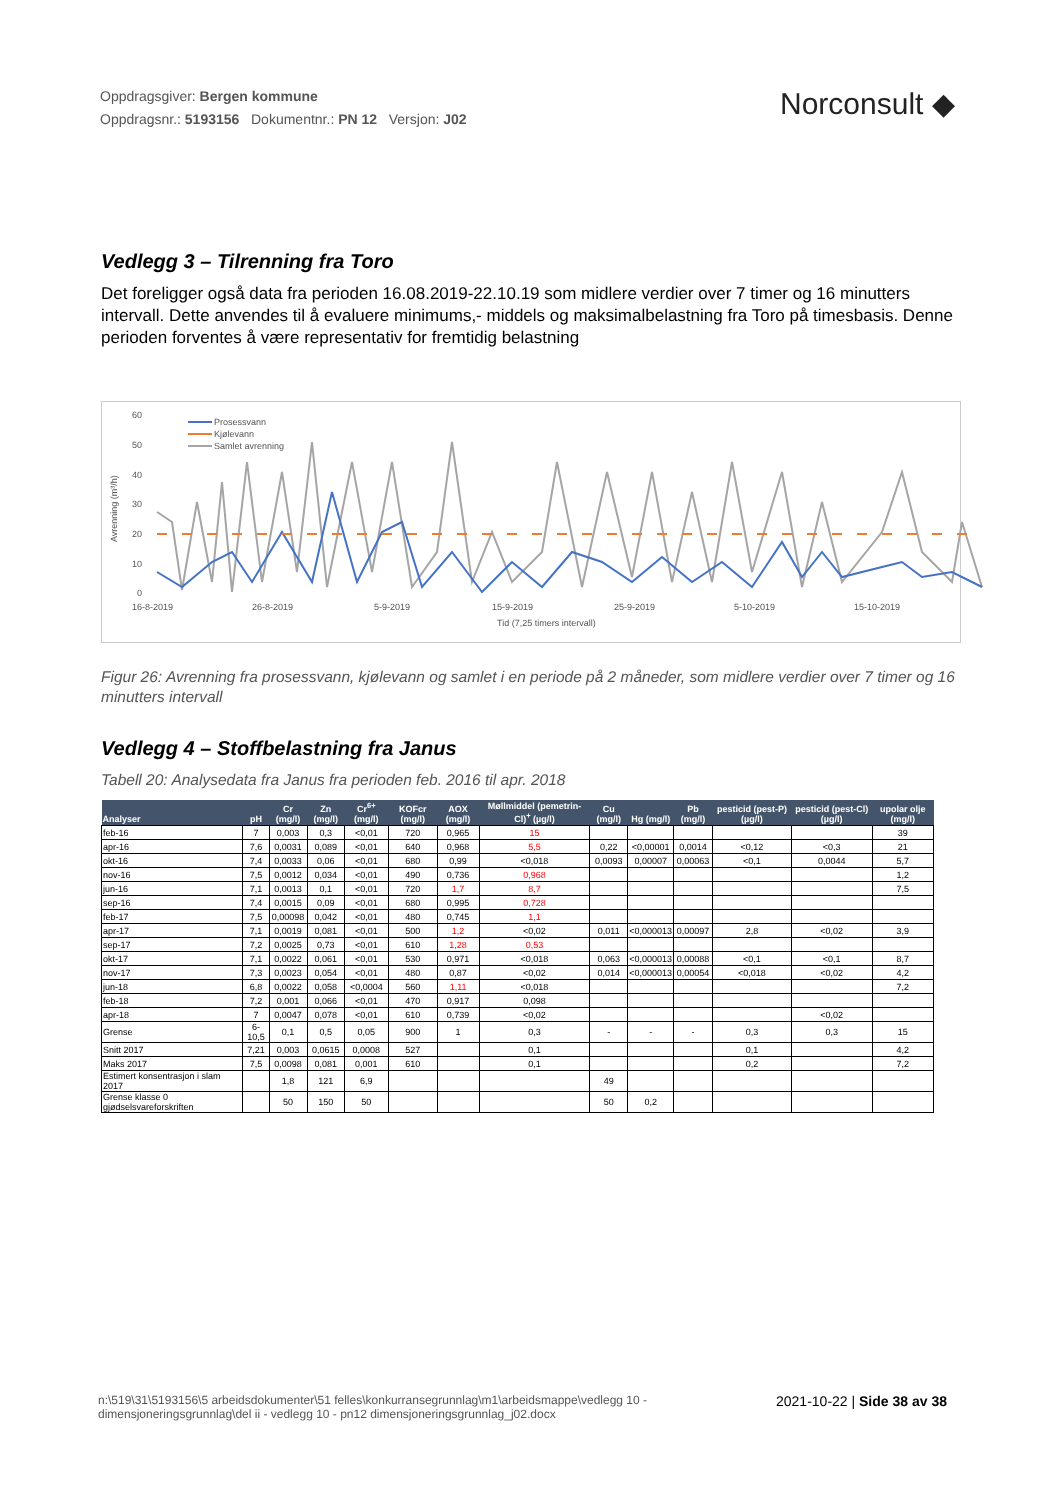Oppdragsgiver: Bergen kommune
Oppdragsnr.: 5193156 Dokumentnr.: PN 12 Versjon: J02
Norconsult ◆
Vedlegg 3 – Tilrenning fra Toro
Det foreligger også data fra perioden 16.08.2019-22.10.19 som midlere verdier over 7 timer og 16 minutters intervall. Dette anvendes til å evaluere minimums,- middels og maksimalbelastning fra Toro på timesbasis. Denne perioden forventes å være representativ for fremtidig belastning
Avrenning (m³/h)
60
50
40
30
20
10
0
16-8-2019
26-8-2019
5-9-2019
15-9-2019
25-9-2019
5-10-2019
15-10-2019
Tid (7,25 timers intervall)
Prosessvann
Kjølevann
Samlet avrenning
Figur 26: Avrenning fra prosessvann, kjølevann og samlet i en periode på 2 måneder, som midlere verdier over 7 timer og 16 minutters intervall
Vedlegg 4 – Stoffbelastning fra Janus
Tabell 20: Analysedata fra Janus fra perioden feb. 2016 til apr. 2018
| Analyser | pH | Cr (mg/l) | Zn (mg/l) | Cr<sup>6+</sup> (mg/l) | KOFcr (mg/l) | AOX (mg/l) | Møllmiddel (pemetrin-Cl)<sup>+</sup> (µg/l) | Cu (mg/l) | Hg (mg/l) | Pb (mg/l) | pesticid (pest-P) (µg/l) | pesticid (pest-Cl) (µg/l) | upolar olje (mg/l) |
| --- | --- | --- | --- | --- | --- | --- | --- | --- | --- | --- | --- | --- | --- |
| feb-16 | 7 | 0,003 | 0,3 | <0,01 | 720 | 0,965 | 15 | | | | | | 39 |
| apr-16 | 7,6 | 0,0031 | 0,089 | <0,01 | 640 | 0,968 | 5,5 | 0,22 | <0,00001 | 0,0014 | <0,12 | <0,3 | 21 |
| okt-16 | 7,4 | 0,0033 | 0,06 | <0,01 | 680 | 0,99 | <0,018 | 0,0093 | 0,00007 | 0,00063 | <0,1 | 0,0044 | 5,7 |
| nov-16 | 7,5 | 0,0012 | 0,034 | <0,01 | 490 | 0,736 | 0,968 | | | | | | 1,2 |
| jun-16 | 7,1 | 0,0013 | 0,1 | <0,01 | 720 | 1,7 | 8,7 | | | | | | 7,5 |
| sep-16 | 7,4 | 0,0015 | 0,09 | <0,01 | 680 | 0,995 | 0,728 | | | | | | |
| feb-17 | 7,5 | 0,00098 | 0,042 | <0,01 | 480 | 0,745 | 1,1 | | | | | | |
| apr-17 | 7,1 | 0,0019 | 0,081 | <0,01 | 500 | 1,2 | <0,02 | 0,011 | <0,000013 | 0,00097 | 2,8 | <0,02 | 3,9 |
| sep-17 | 7,2 | 0,0025 | 0,73 | <0,01 | 610 | 1,28 | 0,53 | | | | | | |
| okt-17 | 7,1 | 0,0022 | 0,061 | <0,01 | 530 | 0,971 | <0,018 | 0,063 | <0,000013 | 0,00088 | <0,1 | <0,1 | 8,7 |
| nov-17 | 7,3 | 0,0023 | 0,054 | <0,01 | 480 | 0,87 | <0,02 | 0,014 | <0,000013 | 0,00054 | <0,018 | <0,02 | 4,2 |
| jun-18 | 6,8 | 0,0022 | 0,058 | <0,0004 | 560 | 1,11 | <0,018 | | | | | | 7,2 |
| feb-18 | 7,2 | 0,001 | 0,066 | <0,01 | 470 | 0,917 | 0,098 | | | | | | |
| apr-18 | 7 | 0,0047 | 0,078 | <0,01 | 610 | 0,739 | <0,02 | | | | | <0,02 | |
| Grense | 6-10,5 | 0,1 | 0,5 | 0,05 | 900 | 1 | 0,3 | - | - | - | 0,3 | 0,3 | 15 |
| Snitt 2017 | 7,21 | 0,003 | 0,0615 | 0,0008 | 527 | | 0,1 | | | | 0,1 | | 4,2 |
| Maks 2017 | 7,5 | 0,0098 | 0,081 | 0,001 | 610 | | 0,1 | | | | 0,2 | | 7,2 |
| Estimert konsentrasjon i slam 2017 | | 1,8 | 121 | 6,9 | | | | 49 | | | | | |
| Grense klasse 0 gjødselsvareforskriften | | 50 | 150 | 50 | | | | 50 | 0,2 | | | | |
n:\519\31\5193156\5 arbeidsdokumenter\51 felles\konkurransegrunnlag\m1\arbeidsmappe\vedlegg 10 - dimensjoneringsgrunnlag\del ii - vedlegg 10 - pn12 dimensjoneringsgrunnlag_j02.docx
2021-10-22 | Side 38 av 38